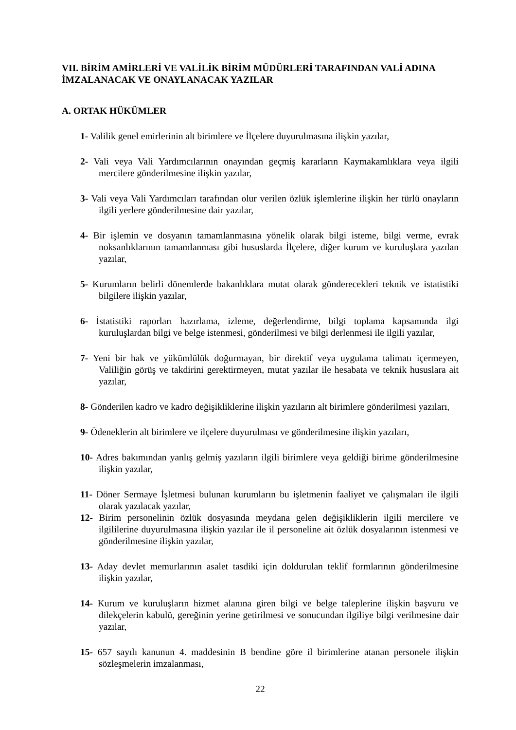VII. BİRİM AMİRLERİ VE VALİLİK BİRİM MÜDÜRLERİ TARAFINDAN VALİ ADINA İMZALANACAK VE ONAYLANACAK YAZILAR
A. ORTAK HÜKÜMLER
1- Valilik genel emirlerinin alt birimlere ve İlçelere duyurulmasına ilişkin yazılar,
2- Vali veya Vali Yardımcılarının onayından geçmiş kararların Kaymakamlıklara veya ilgili mercilere gönderilmesine ilişkin yazılar,
3- Vali veya Vali Yardımcıları tarafından olur verilen özlük işlemlerine ilişkin her türlü onayların ilgili yerlere gönderilmesine dair yazılar,
4- Bir işlemin ve dosyanın tamamlanmasına yönelik olarak bilgi isteme, bilgi verme, evrak noksanlıklarının tamamlanması gibi hususlarda İlçelere, diğer kurum ve kuruluşlara yazılan yazılar,
5- Kurumların belirli dönemlerde bakanlıklara mutat olarak gönderecekleri teknik ve istatistiki bilgilere ilişkin yazılar,
6- İstatistiki raporları hazırlama, izleme, değerlendirme, bilgi toplama kapsamında ilgi kuruluşlardan bilgi ve belge istenmesi, gönderilmesi ve bilgi derlenmesi ile ilgili yazılar,
7- Yeni bir hak ve yükümlülük doğurmayan, bir direktif veya uygulama talimatı içermeyen, Valiliğin görüş ve takdirini gerektirmeyen, mutat yazılar ile hesabata ve teknik hususlara ait yazılar,
8- Gönderilen kadro ve kadro değişikliklerine ilişkin yazıların alt birimlere gönderilmesi yazıları,
9- Ödeneklerin alt birimlere ve ilçelere duyurulması ve gönderilmesine ilişkin yazıları,
10- Adres bakımından yanlış gelmiş yazıların ilgili birimlere veya geldiği birime gönderilmesine ilişkin yazılar,
11- Döner Sermaye İşletmesi bulunan kurumların bu işletmenin faaliyet ve çalışmaları ile ilgili olarak yazılacak yazılar,
12- Birim personelinin özlük dosyasında meydana gelen değişikliklerin ilgili mercilere ve ilgililerine duyurulmasına ilişkin yazılar ile il personeline ait özlük dosyalarının istenmesi ve gönderilmesine ilişkin yazılar,
13- Aday devlet memurlarının asalet tasdiki için doldurulan teklif formlarının gönderilmesine ilişkin yazılar,
14- Kurum ve kuruluşların hizmet alanına giren bilgi ve belge taleplerine ilişkin başvuru ve dilekçelerin kabulü, gereğinin yerine getirilmesi ve sonucundan ilgiliye bilgi verilmesine dair yazılar,
15- 657 sayılı kanunun 4. maddesinin B bendine göre il birimlerine atanan personele ilişkin sözleşmelerin imzalanması,
22